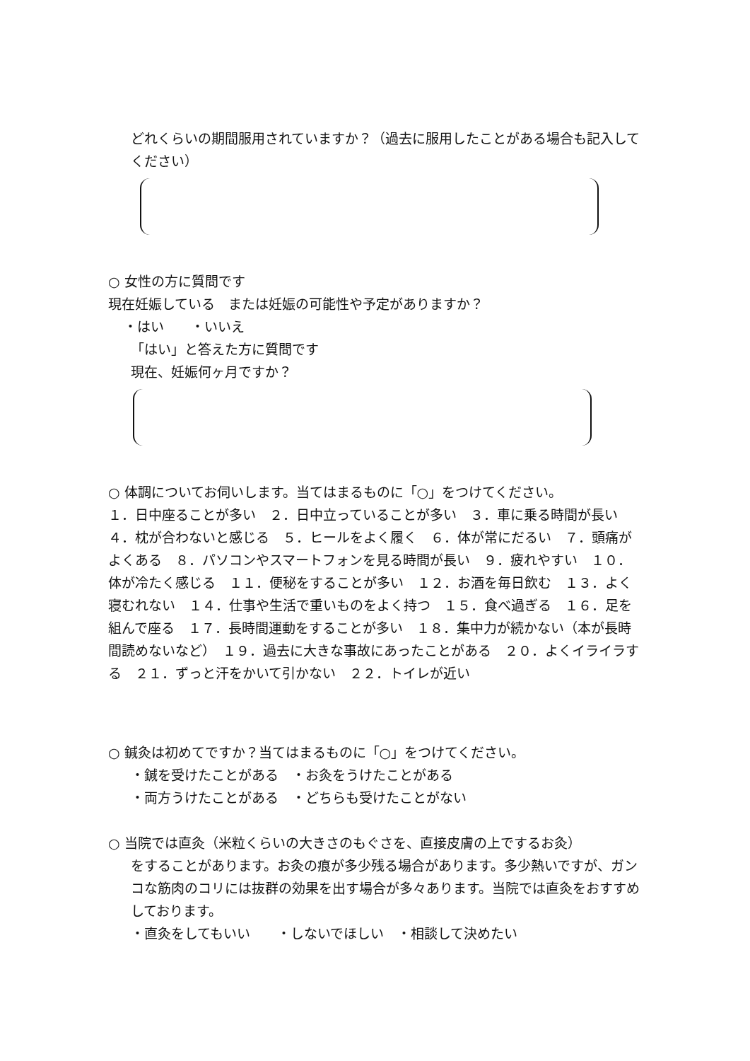どれくらいの期間服用されていますか？（過去に服用したことがある場合も記入してください）
○ 女性の方に質問です
現在妊娠している　または妊娠の可能性や予定がありますか？
・はい　　・いいえ
「はい」と答えた方に質問です
現在、妊娠何ヶ月ですか？
○ 体調についてお伺いします。当てはまるものに「○」をつけてください。
１．日中座ることが多い　２．日中立っていることが多い　３．車に乗る時間が長い　４．枕が合わないと感じる　５．ヒールをよく履く　６．体が常にだるい　７．頭痛がよくある　８．パソコンやスマートフォンを見る時間が長い　９．疲れやすい　１０．体が冷たく感じる　１１．便秘をすることが多い　１２．お酒を毎日飲む　１３．よく寝むれない　１４．仕事や生活で重いものをよく持つ　１５．食べ過ぎる　１６．足を組んで座る　１７．長時間運動をすることが多い　１８．集中力が続かない（本が長時間読めないなど）　１９．過去に大きな事故にあったことがある　２０．よくイライラする　２１．ずっと汗をかいて引かない　２２．トイレが近い
○ 鍼灸は初めてですか？当てはまるものに「○」をつけてください。
・鍼を受けたことがある　・お灸をうけたことがある
・両方うけたことがある　・どちらも受けたことがない
○ 当院では直灸（米粒くらいの大きさのもぐさを、直接皮膚の上でするお灸）
をすることがあります。お灸の痕が多少残る場合があります。多少熱いですが、ガンコな筋肉のコリには抜群の効果を出す場合が多々あります。当院では直灸をおすすめしております。
・直灸をしてもいい　　・しないでほしい　・相談して決めたい